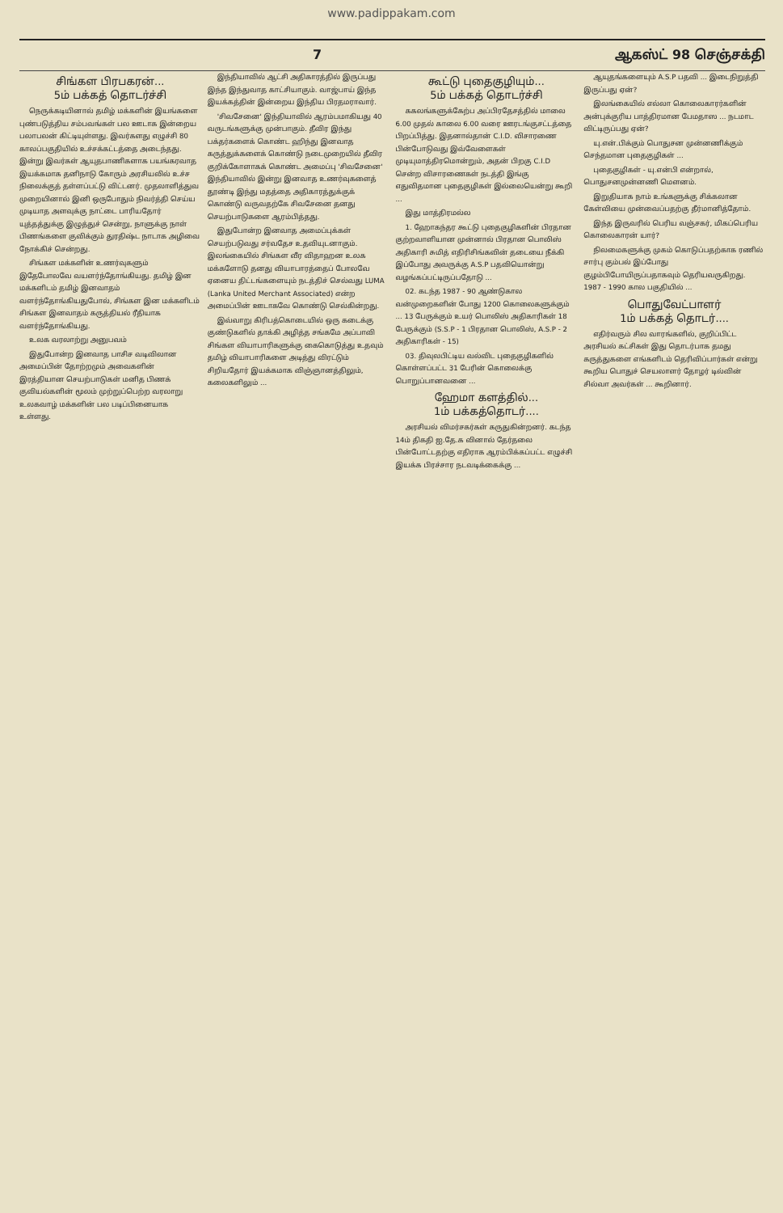www.padippakam.com
7 ஆகஸ்ட் 98 செஞ்சக்தி
சிங்கள பிரபகரன்...
5ம் பக்கத் தொடர்ச்சி
நெருக்கடியினால் தமிழ் மக்களின் இயங்களை புண்படுத்திய சம்பவங்கள் பல ஊடாக இன்றைய பலாபலன் கிட்டியுள்ளது. இவர்களது எழுச்சி 80 காலப்பகுதியில் உச்சக்கட்டத்தை அடைந்தது. இன்று இவர்கள் ஆயுதபாணிகளாக பயங்கரவாத இயக்கமாக தனிநாடு கோரும் அரசியலில் உச்ச நிலைக்குத் தள்ளப்பட்டு விட்டனர். முதலாளித்துவ முறையினால் இனி ஒருபோதும் நிவர்த்தி செய்ய முடியாத அளவுக்கு நாட்டை பாரியதோர் யுத்தத்துக்கு இழுத்துச் சென்று, நாளுக்கு நாள் பிணங்களை குவிக்கும் துரதிஷ்ட நாடாக அழிவை நோக்கிச் சென்றது.
சிங்கள மக்களின் உணர்வுகளும் இதேபோலவே வயளர்ந்தோங்கியது. தமிழ் இன மக்களிடம் தமிழ் இனவாதம் வளர்ந்தோங்கியதுபோல், சிங்கள இன மக்களிடம் சிங்கள இனவாதம் கருத்தியல் ரீதியாக வளர்ந்தோங்கியது.
உலக வரலாற்று அனுபவம்
இதுபோன்ற இனவாத பாசிச வடிவிலான அமைப்பின் தோற்றமும் அவைகளின் இரத்தியான செயற்பாடுகள் மனித பிணக் குவியல்களின் மூலம் முற்றுப்பெற்ற வரலாறு உலகவாழ் மக்களின் பல படிப்பினையாக உள்ளது.
இந்தியாவில் ஆட்சி அதிகாரத்தில் இருப்பது இந்த இந்துவாத காட்சியாகும். வாஜ்பாய் இந்த இயக்கத்தின் இன்றைய இந்திய பிரதமராவார்.
'சிவசேனை' இந்தியாவில் ஆரம்பமாகியது 40 வருடங்களுக்கு முன்பாகும். தீவிர இந்து பக்தர்களைக் கொண்ட ஹிந்து இனவாத கருத்துக்களைக் கொண்டு நடைமுறையில் தீவிர குறிக்கோளாகக் கொண்ட அமைப்பு 'சிவசேனை' இந்தியாவில் இன்று இனவாத உணர்வுகளைத் தூண்டி இந்து மதத்தை அதிகாரத்துக்குக் கொண்டு வருவதற்கே சிவசேனை தனது செயற்பாடுகளை ஆரம்பித்தது.
இதுபோன்ற இனவாத அமைப்புக்கள் செயற்படுவது சர்வதேச உதவியுடனாகும். இலங்கையில் சிங்கள வீர விதாஹன உலக மக்களோடு தனது வியாபாரத்தைப் போலவே ஏனைய திட்டங்களையும் நடத்திச் செல்வது LUMA (Lanka United Merchant Associated) என்ற அமைப்பின் ஊடாகவே கொண்டு செல்கின்றது.
இவ்வாறு கிரிபத்கொடையில் ஒரு கடைக்கு குண்டுகளில் தாக்கி அழித்த சங்கமே அப்பாவி சிங்கள வியாபாரிகளுக்கு கைகொடுத்து உதவும் தமிழ் வியாபாரிகளை அடித்து விரட்டும் சிறியதோர் இயக்கமாக விஞ்ஞானத்திலும், கலைகளிலும் ...
கூட்டு புதைகுழியும்...
5ம் பக்கத் தொடர்ச்சி
ககலங்களுக்கேற்ப அப்பிரதேசத்தில் மாலை 6.00 முதல் காலை 6.00 வரை ஊரடங்குசட்டத்தை பிறப்பித்து. இதனால்தான் C.I.D. விசாரணை பின்போடுவது இவ்வேளைகள் முடியுமாத்திரமொன்றும், அதன் பிறகு C.I.D சென்ற விசாரணைகள் நடத்தி இங்கு எதுவிதமான புதைகுழிகள் இல்லையென்று கூறி ...
இது மாத்திரமல்ல
1. ஹோகந்தர கூட்டு புதைகுழிகளின் பிரதான குற்றவாளியான முன்னால் பிரதான பொலிஸ் அதிகாரி சுமித் எதிரிசிங்கவின் தடையை நீக்கி இப்போது அவருக்கு A.S.P பதவியொன்று வழங்கப்பட்டிருப்பதோடு ...
02. கடந்த 1987 - 90 ஆண்டுகால வன்முறைகளின் போது 1200 கொலைகளுக்கும் ... 13 பேருக்கும் உயர் பொலிஸ் அதிகாரிகள் 18 பேருக்கும் (S.S.P - 1 பிரதான பொலிஸ், A.S.P - 2 அதிகாரிகள் - 15)
03. திவுலபிட்டிய வல்விட புதைகுழிகளில் கொள்ளப்பட்ட 31 பேரின் கொலைக்கு பொறுப்பானவனை ...
ஹேமா களத்தில்...
1ம் பக்கத்தொடர்....
அரசியல் விமர்சகர்கள் கருதுகின்றனர். கடந்த 14ம் திகதி ஐ.தே.க வினால் தேர்தலை பின்போட்டதற்கு எதிராக ஆரம்பிக்கப்பட்ட எழுச்சி இயக்க பிரச்சார நடவடிக்கைக்கு ...
ஆயுதங்களையும் A.S.P பதவி ... இடைநிறுத்தி இருப்பது ஏன்?
இலங்கையில் எல்லா கொலைகாரர்களின் அன்புக்குரிய பாத்திரமான பேமதாஸ ... நடமாட விட்டிருப்பது ஏன்?
யு.என்.பிக்கும் பொதுசன முன்னணிக்கும் செந்தமான புதைகுழிகள் ...
புதைகுழிகள் - யு.என்பி என்றால், பொதுசனமுன்னணி மௌனம்.
இறுதியாக நாம் உங்களுக்கு சிக்கலான கேள்வியை முன்வைப்பதற்கு தீர்மானித்தோம்.
இந்த இருவரில் பெரிய வஞ்சகர், மிகப்பெரிய கொலைகாரன் யார்?
நிலமைகளுக்கு முகம் கொடுப்பதற்காக ரணில் சார்பு கும்பல் இப்போது குழம்பிபோயிருப்பதாகவும் தெரியவருகிறது. 1987 - 1990 கால பகுதியில் ...
பொதுவேட்பாளர்
1ம் பக்கத் தொடர்....
எதிர்வரும் சில வாரங்களில், குறிப்பிட்ட அரசியல் கட்சிகள் இது தொடர்பாக தமது கருத்துகளை எங்களிடம் தெரிவிப்பார்கள் என்று கூறிய பொதுச் செயலாளர் தோழர் டில்வின் சில்வா அவர்கள் ... கூறினார்.